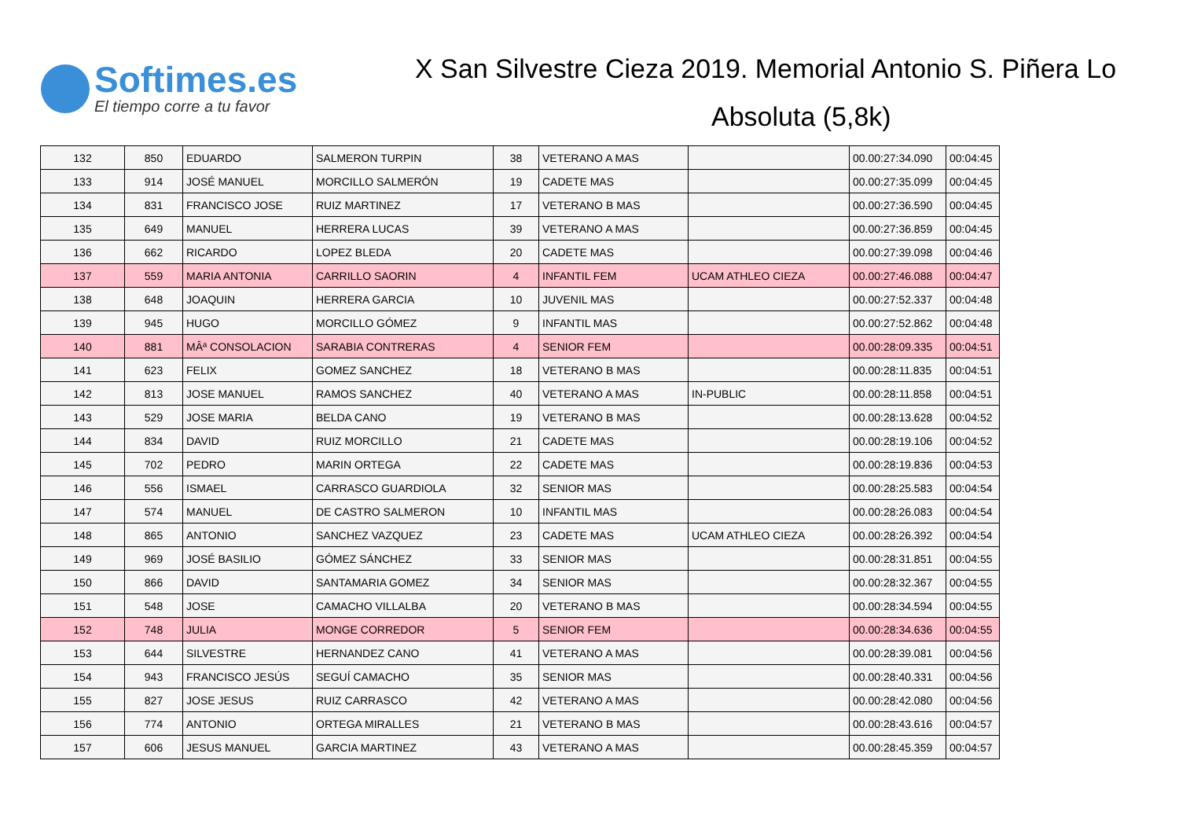Softimes.es
El tiempo corre a tu favor
X San Silvestre Cieza 2019. Memorial Antonio S. Piñera Lo
Absoluta (5,8k)
| 132 | 850 | EDUARDO | SALMERON TURPIN | 38 | VETERANO A MAS | | 00.00:27:34.090 | 00:04:45 |
| 133 | 914 | JOSÉ MANUEL | MORCILLO SALMERÓN | 19 | CADETE MAS | | 00.00:27:35.099 | 00:04:45 |
| 134 | 831 | FRANCISCO JOSE | RUIZ MARTINEZ | 17 | VETERANO B MAS | | 00.00:27:36.590 | 00:04:45 |
| 135 | 649 | MANUEL | HERRERA LUCAS | 39 | VETERANO A MAS | | 00.00:27:36.859 | 00:04:45 |
| 136 | 662 | RICARDO | LOPEZ BLEDA | 20 | CADETE MAS | | 00.00:27:39.098 | 00:04:46 |
| 137 | 559 | MARIA ANTONIA | CARRILLO SAORIN | 4 | INFANTIL FEM | UCAM ATHLEO CIEZA | 00.00:27:46.088 | 00:04:47 |
| 138 | 648 | JOAQUIN | HERRERA GARCIA | 10 | JUVENIL MAS | | 00.00:27:52.337 | 00:04:48 |
| 139 | 945 | HUGO | MORCILLO GÓMEZ | 9 | INFANTIL MAS | | 00.00:27:52.862 | 00:04:48 |
| 140 | 881 | MÂª CONSOLACION | SARABIA CONTRERAS | 4 | SENIOR FEM | | 00.00:28:09.335 | 00:04:51 |
| 141 | 623 | FELIX | GOMEZ SANCHEZ | 18 | VETERANO B MAS | | 00.00:28:11.835 | 00:04:51 |
| 142 | 813 | JOSE MANUEL | RAMOS SANCHEZ | 40 | VETERANO A MAS | IN-PUBLIC | 00.00:28:11.858 | 00:04:51 |
| 143 | 529 | JOSE MARIA | BELDA CANO | 19 | VETERANO B MAS | | 00.00:28:13.628 | 00:04:52 |
| 144 | 834 | DAVID | RUIZ MORCILLO | 21 | CADETE MAS | | 00.00:28:19.106 | 00:04:52 |
| 145 | 702 | PEDRO | MARIN ORTEGA | 22 | CADETE MAS | | 00.00:28:19.836 | 00:04:53 |
| 146 | 556 | ISMAEL | CARRASCO GUARDIOLA | 32 | SENIOR MAS | | 00.00:28:25.583 | 00:04:54 |
| 147 | 574 | MANUEL | DE CASTRO SALMERON | 10 | INFANTIL MAS | | 00.00:28:26.083 | 00:04:54 |
| 148 | 865 | ANTONIO | SANCHEZ VAZQUEZ | 23 | CADETE MAS | UCAM ATHLEO CIEZA | 00.00:28:26.392 | 00:04:54 |
| 149 | 969 | JOSÉ BASILIO | GÓMEZ SÁNCHEZ | 33 | SENIOR MAS | | 00.00:28:31.851 | 00:04:55 |
| 150 | 866 | DAVID | SANTAMARIA GOMEZ | 34 | SENIOR MAS | | 00.00:28:32.367 | 00:04:55 |
| 151 | 548 | JOSE | CAMACHO VILLALBA | 20 | VETERANO B MAS | | 00.00:28:34.594 | 00:04:55 |
| 152 | 748 | JULIA | MONGE CORREDOR | 5 | SENIOR FEM | | 00.00:28:34.636 | 00:04:55 |
| 153 | 644 | SILVESTRE | HERNANDEZ CANO | 41 | VETERANO A MAS | | 00.00:28:39.081 | 00:04:56 |
| 154 | 943 | FRANCISCO JESÚS | SEGUÍ CAMACHO | 35 | SENIOR MAS | | 00.00:28:40.331 | 00:04:56 |
| 155 | 827 | JOSE JESUS | RUIZ CARRASCO | 42 | VETERANO A MAS | | 00.00:28:42.080 | 00:04:56 |
| 156 | 774 | ANTONIO | ORTEGA MIRALLES | 21 | VETERANO B MAS | | 00.00:28:43.616 | 00:04:57 |
| 157 | 606 | JESUS MANUEL | GARCIA MARTINEZ | 43 | VETERANO A MAS | | 00.00:28:45.359 | 00:04:57 |